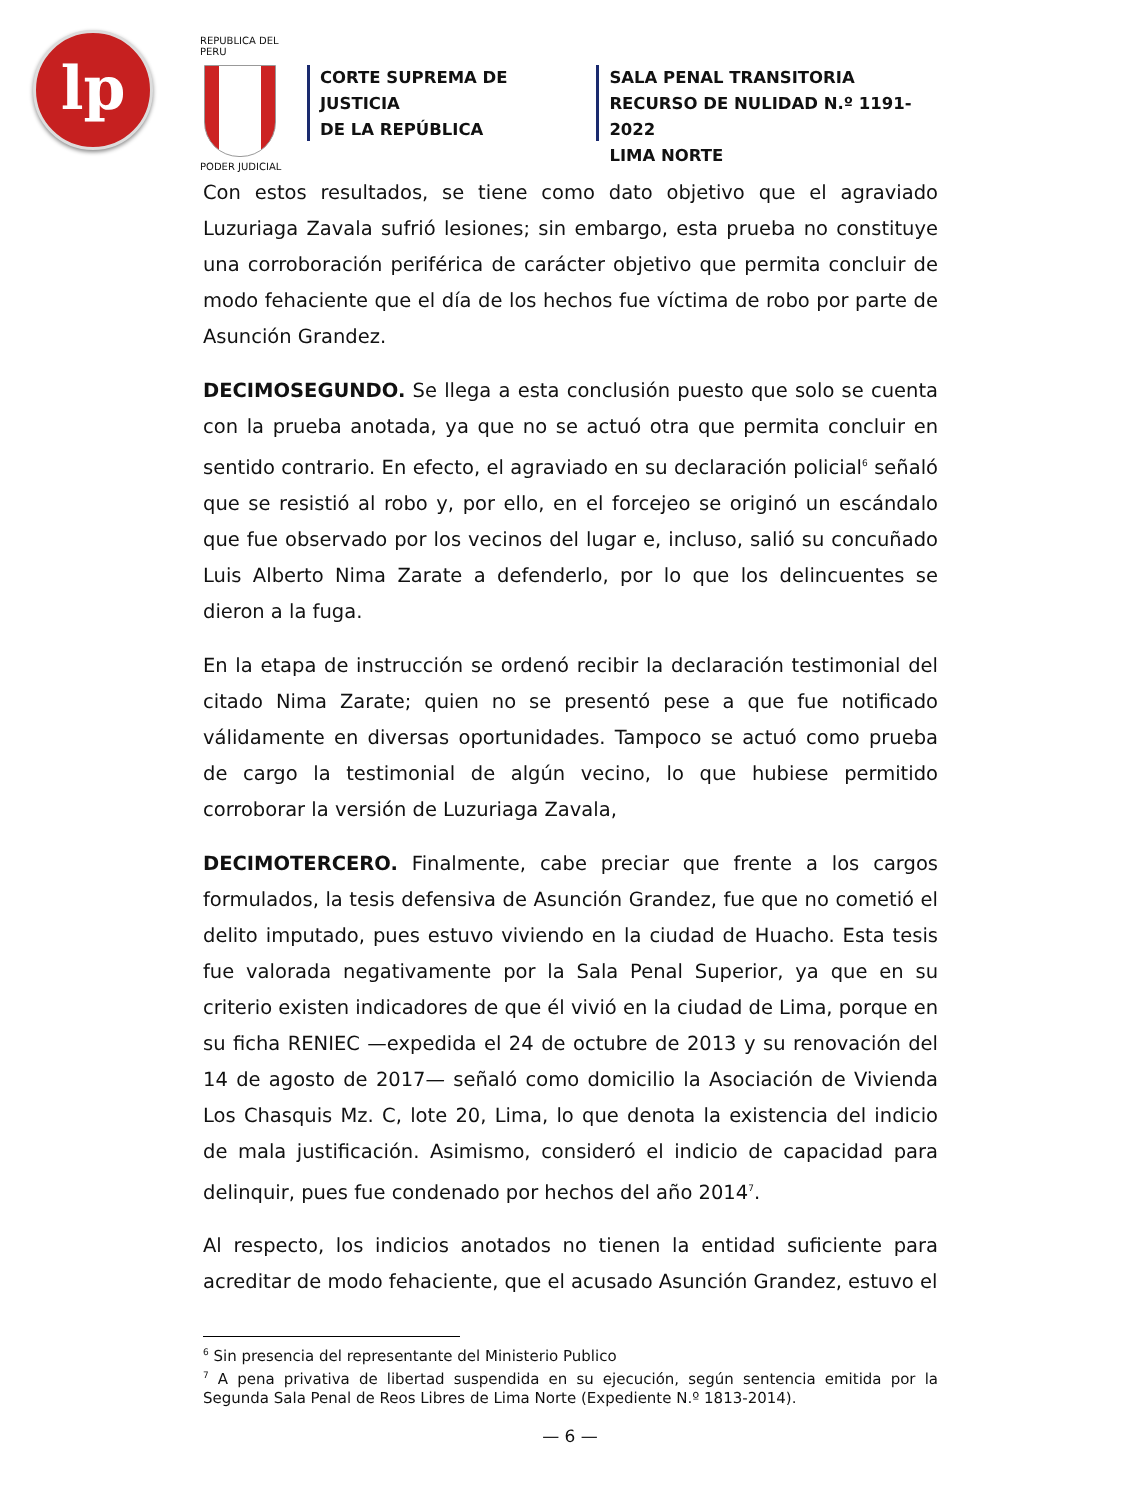lp
REPUBLICA DEL PERU
PODER JUDICIAL
CORTE SUPREMA DE JUSTICIA
DE LA REPÚBLICA
SALA PENAL TRANSITORIA
RECURSO DE NULIDAD N.º 1191-2022
LIMA NORTE
Con estos resultados, se tiene como dato objetivo que el agraviado Luzuriaga Zavala sufrió lesiones; sin embargo, esta prueba no constituye una corroboración periférica de carácter objetivo que permita concluir de modo fehaciente que el día de los hechos fue víctima de robo por parte de Asunción Grandez.
DECIMOSEGUNDO. Se llega a esta conclusión puesto que solo se cuenta con la prueba anotada, ya que no se actuó otra que permita concluir en sentido contrario. En efecto, el agraviado en su declaración policial<sup>6</sup> señaló que se resistió al robo y, por ello, en el forcejeo se originó un escándalo que fue observado por los vecinos del lugar e, incluso, salió su concuñado Luis Alberto Nima Zarate a defenderlo, por lo que los delincuentes se dieron a la fuga.
En la etapa de instrucción se ordenó recibir la declaración testimonial del citado Nima Zarate; quien no se presentó pese a que fue notificado válidamente en diversas oportunidades. Tampoco se actuó como prueba de cargo la testimonial de algún vecino, lo que hubiese permitido corroborar la versión de Luzuriaga Zavala,
DECIMOTERCERO. Finalmente, cabe preciar que frente a los cargos formulados, la tesis defensiva de Asunción Grandez, fue que no cometió el delito imputado, pues estuvo viviendo en la ciudad de Huacho. Esta tesis fue valorada negativamente por la Sala Penal Superior, ya que en su criterio existen indicadores de que él vivió en la ciudad de Lima, porque en su ficha RENIEC —expedida el 24 de octubre de 2013 y su renovación del 14 de agosto de 2017— señaló como domicilio la Asociación de Vivienda Los Chasquis Mz. C, lote 20, Lima, lo que denota la existencia del indicio de mala justificación. Asimismo, consideró el indicio de capacidad para delinquir, pues fue condenado por hechos del año 2014<sup>7</sup>.
Al respecto, los indicios anotados no tienen la entidad suficiente para acreditar de modo fehaciente, que el acusado Asunción Grandez, estuvo el
<sup>6</sup> Sin presencia del representante del Ministerio Publico
<sup>7</sup> A pena privativa de libertad suspendida en su ejecución, según sentencia emitida por la Segunda Sala Penal de Reos Libres de Lima Norte (Expediente N.º 1813-2014).
— 6 —